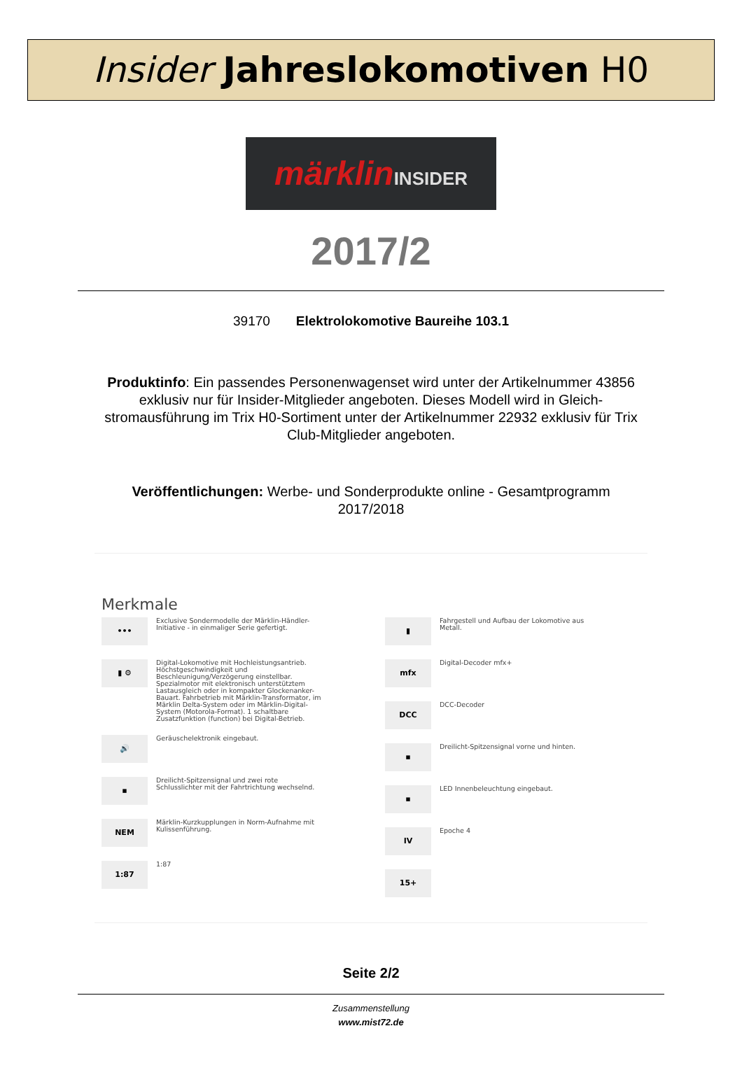Insider Jahreslokomotiven H0
märklin INSIDER
2017/2
39170 Elektrolokomotive Baureihe 103.1
Produktinfo: Ein passendes Personenwagenset wird unter der Artikelnummer 43856 exklusiv nur für Insider-Mitglieder angeboten. Dieses Modell wird in Gleich-stromausführung im Trix H0-Sortiment unter der Artikelnummer 22932 exklusiv für Trix Club-Mitglieder angeboten.
Veröffentlichungen: Werbe- und Sonderprodukte online - Gesamtprogramm 2017/2018
Merkmale
•••
Exclusive Sondermodelle der Märklin-Händler-Initiative - in einmaliger Serie gefertigt.
▮ ⚙
Digital-Lokomotive mit Hochleistungsantrieb. Höchstgeschwindigkeit und Beschleunigung/Verzögerung einstellbar. Spezialmotor mit elektronisch unterstütztem Lastausgleich oder in kompakter Glockenanker-Bauart. Fahrbetrieb mit Märklin-Transformator, im Märklin Delta-System oder im Märklin-Digital-System (Motorola-Format). 1 schaltbare Zusatzfunktion (function) bei Digital-Betrieb.
🔊
Geräuschelektronik eingebaut.
▪
Dreilicht-Spitzensignal und zwei rote Schlusslichter mit der Fahrtrichtung wechselnd.
NEM
Märklin-Kurzkupplungen in Norm-Aufnahme mit Kulissenführung.
1:87
1:87
▮
Fahrgestell und Aufbau der Lokomotive aus Metall.
mfx
Digital-Decoder mfx+
DCC
DCC-Decoder
▪
Dreilicht-Spitzensignal vorne und hinten.
▪
LED Innenbeleuchtung eingebaut.
IV
Epoche 4
15+
Seite 2/2
Zusammenstellung
www.mist72.de